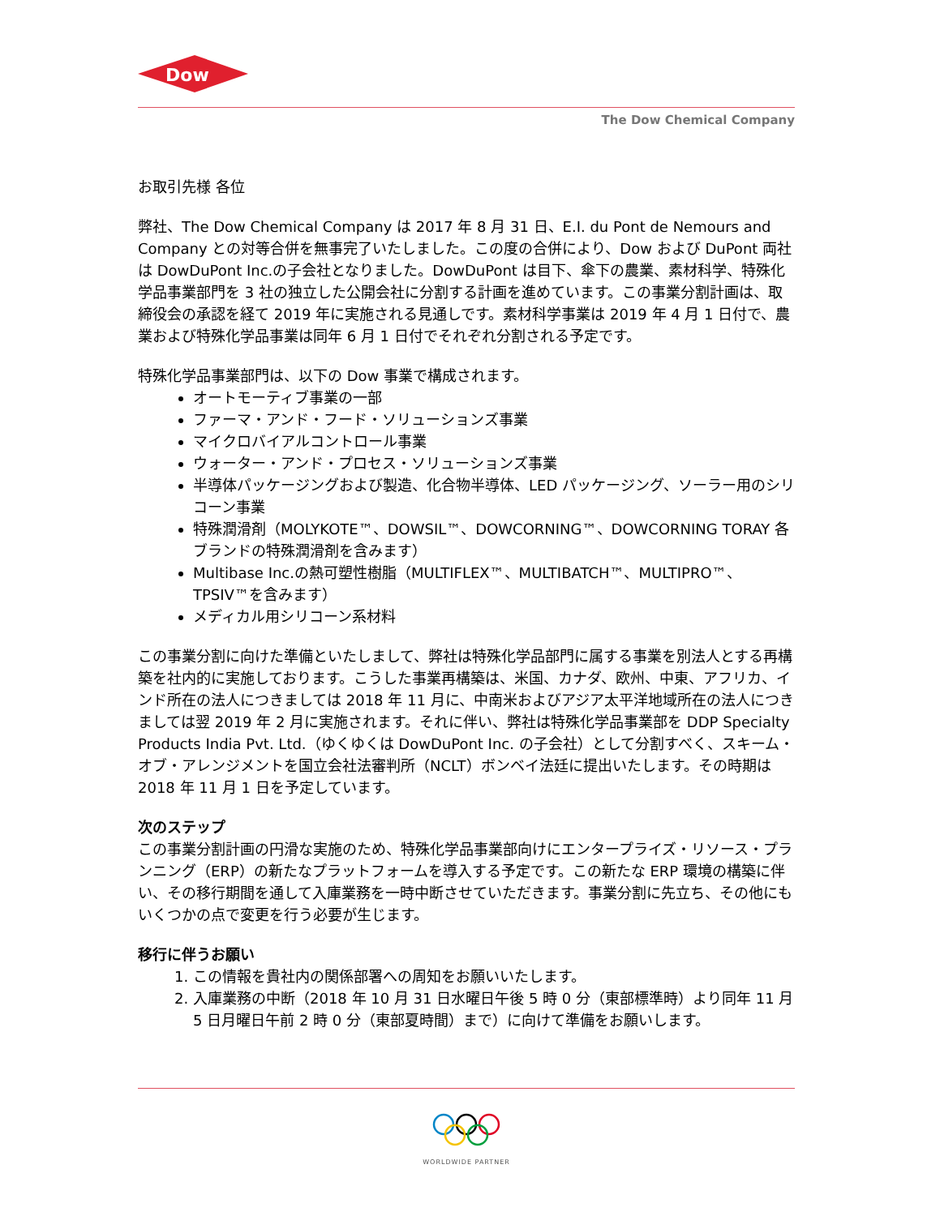Dow
The Dow Chemical Company
お取引先様 各位
弊社、The Dow Chemical Company は 2017 年 8 月 31 日、E.I. du Pont de Nemours and Company との対等合併を無事完了いたしました。この度の合併により、Dow および DuPont 両社は DowDuPont Inc.の子会社となりました。DowDuPont は目下、傘下の農業、素材科学、特殊化学品事業部門を 3 社の独立した公開会社に分割する計画を進めています。この事業分割計画は、取締役会の承認を経て 2019 年に実施される見通しです。素材科学事業は 2019 年 4 月 1 日付で、農業および特殊化学品事業は同年 6 月 1 日付でそれぞれ分割される予定です。
特殊化学品事業部門は、以下の Dow 事業で構成されます。
オートモーティブ事業の一部
ファーマ・アンド・フード・ソリューションズ事業
マイクロバイアルコントロール事業
ウォーター・アンド・プロセス・ソリューションズ事業
半導体パッケージングおよび製造、化合物半導体、LED パッケージング、ソーラー用のシリコーン事業
特殊潤滑剤（MOLYKOTE™、DOWSIL™、DOWCORNING™、DOWCORNING TORAY 各ブランドの特殊潤滑剤を含みます）
Multibase Inc.の熱可塑性樹脂（MULTIFLEX™、MULTIBATCH™、MULTIPRO™、TPSIV™を含みます）
メディカル用シリコーン系材料
この事業分割に向けた準備といたしまして、弊社は特殊化学品部門に属する事業を別法人とする再構築を社内的に実施しております。こうした事業再構築は、米国、カナダ、欧州、中東、アフリカ、インド所在の法人につきましては 2018 年 11 月に、中南米およびアジア太平洋地域所在の法人につきましては翌 2019 年 2 月に実施されます。それに伴い、弊社は特殊化学品事業部を DDP Specialty Products India Pvt. Ltd.（ゆくゆくは DowDuPont Inc. の子会社）として分割すべく、スキーム・オブ・アレンジメントを国立会社法審判所（NCLT）ボンベイ法廷に提出いたします。その時期は 2018 年 11 月 1 日を予定しています。
次のステップ
この事業分割計画の円滑な実施のため、特殊化学品事業部向けにエンタープライズ・リソース・プランニング（ERP）の新たなプラットフォームを導入する予定です。この新たな ERP 環境の構築に伴い、その移行期間を通して入庫業務を一時中断させていただきます。事業分割に先立ち、その他にもいくつかの点で変更を行う必要が生じます。
移行に伴うお願い
1. この情報を貴社内の関係部署への周知をお願いいたします。
2. 入庫業務の中断（2018 年 10 月 31 日水曜日午後 5 時 0 分（東部標準時）より同年 11 月 5 日月曜日午前 2 時 0 分（東部夏時間）まで）に向けて準備をお願いします。
WORLDWIDE PARTNER